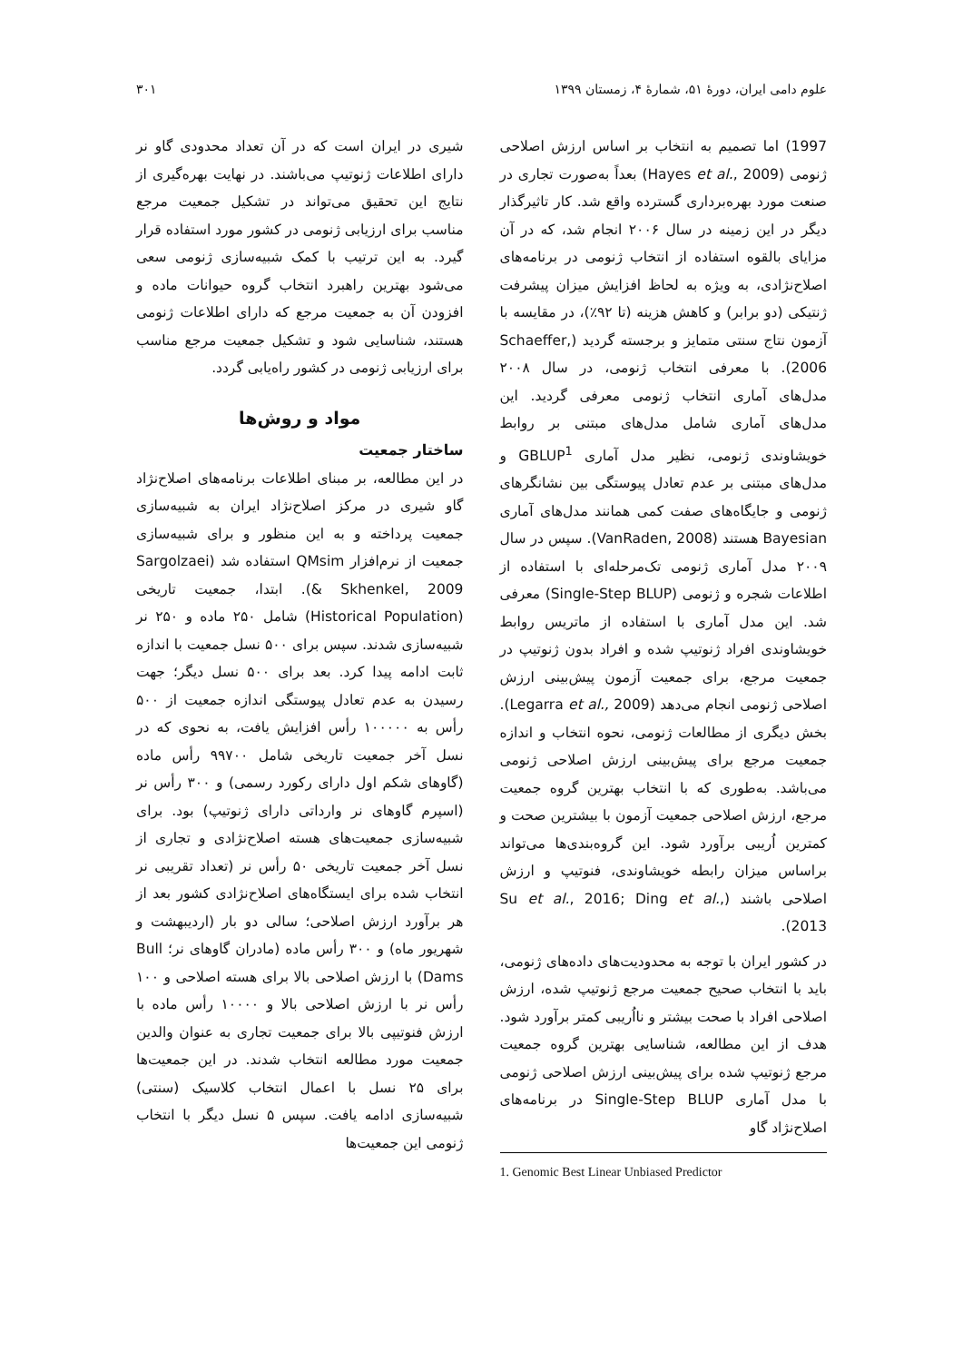علوم دامی ایران، دورهٔ ۵۱، شمارهٔ ۴، زمستان ۱۳۹۹ ۳۰۱
1997) اما تصمیم به انتخاب بر اساس ارزش اصلاحی ژنومی (Hayes et al., 2009) بعداً به‌صورت تجاری در صنعت مورد بهره‌برداری گسترده واقع شد. کار تاثیرگذار دیگر در این زمینه در سال ۲۰۰۶ انجام شد، که در آن مزایای بالقوه استفاده از انتخاب ژنومی در برنامه‌های اصلاح‌نژادی، به ویژه به لحاظ افزایش میزان پیشرفت ژنتیکی (دو برابر) و کاهش هزینه (تا ۹۲٪)، در مقایسه با آزمون نتاج سنتی متمایز و برجسته گردید (Schaeffer, 2006). با معرفی انتخاب ژنومی، در سال ۲۰۰۸ مدل‌های آماری انتخاب ژنومی معرفی گردید. این مدل‌های آماری شامل مدل‌های مبتنی بر روابط خویشاوندی ژنومی، نظیر مدل آماری GBLUP<sup>1</sup> و مدل‌های مبتنی بر عدم تعادل پیوستگی بین نشانگرهای ژنومی و جایگاه‌های صفت کمی همانند مدل‌های آماری Bayesian هستند (VanRaden, 2008). سپس در سال ۲۰۰۹ مدل آماری ژنومی تک‌مرحله‌ای با استفاده از اطلاعات شجره و ژنومی (Single-Step BLUP) معرفی شد. این مدل آماری با استفاده از ماتریس روابط خویشاوندی افراد ژنوتیپ شده و افراد بدون ژنوتیپ در جمعیت مرجع، برای جمعیت آزمون پیش‌بینی ارزش اصلاحی ژنومی انجام می‌دهد (Legarra et al., 2009). بخش دیگری از مطالعات ژنومی، نحوه انتخاب و اندازه جمعیت مرجع برای پیش‌بینی ارزش اصلاحی ژنومی می‌باشد. به‌طوری که با انتخاب بهترین گروه جمعیت مرجع، ارزش اصلاحی جمعیت آزمون با بیشترین صحت و کمترین اُریبی برآورد شود. این گروه‌بندی‌ها می‌تواند براساس میزان رابطه خویشاوندی، فنوتیپ و ارزش اصلاحی باشند (Su et al., 2016; Ding et al., 2013).
در کشور ایران با توجه به محدودیت‌های داده‌های ژنومی، باید با انتخاب صحیح جمعیت مرجع ژنوتیپ شده، ارزش اصلاحی افراد با صحت بیشتر و نااُریبی کمتر برآورد شود. هدف از این مطالعه، شناسایی بهترین گروه جمعیت مرجع ژنوتیپ شده برای پیش‌بینی ارزش اصلاحی ژنومی با مدل آماری Single-Step BLUP در برنامه‌های اصلاح‌نژاد گاو
1. Genomic Best Linear Unbiased Predictor
شیری در ایران است که در آن تعداد محدودی گاو نر دارای اطلاعات ژنوتیپ می‌باشند. در نهایت بهره‌گیری از نتایج این تحقیق می‌تواند در تشکیل جمعیت مرجع مناسب برای ارزیابی ژنومی در کشور مورد استفاده قرار گیرد. به این ترتیب با کمک شبیه‌سازی ژنومی سعی می‌شود بهترین راهبرد انتخاب گروه حیوانات ماده و افزودن آن به جمعیت مرجع که دارای اطلاعات ژنومی هستند، شناسایی شود و تشکیل جمعیت مرجع مناسب برای ارزیابی ژنومی در کشور راه‌یابی گردد.
مواد و روش‌ها
ساختار جمعیت
در این مطالعه، بر مبنای اطلاعات برنامه‌های اصلاح‌نژاد گاو شیری در مرکز اصلاح‌نژاد ایران به شبیه‌سازی جمعیت پرداخته و به این منظور و برای شبیه‌سازی جمعیت از نرم‌افزار QMsim استفاده شد (Sargolzaei & Skhenkel, 2009). ابتدا، جمعیت تاریخی (Historical Population) شامل ۲۵۰ ماده و ۲۵۰ نر شبیه‌سازی شدند. سپس برای ۵۰۰ نسل جمعیت با اندازه ثابت ادامه پیدا کرد. بعد برای ۵۰۰ نسل دیگر؛ جهت رسیدن به عدم تعادل پیوستگی اندازه جمعیت از ۵۰۰ رأس به ۱۰۰۰۰۰ رأس افزایش یافت، به نحوی که در نسل آخر جمعیت تاریخی شامل ۹۹۷۰۰ رأس ماده (گاوهای شکم اول دارای رکورد رسمی) و ۳۰۰ رأس نر (اسپرم گاوهای نر وارداتی دارای ژنوتیپ) بود. برای شبیه‌سازی جمعیت‌های هسته اصلاح‌نژادی و تجاری از نسل آخر جمعیت تاریخی ۵۰ رأس نر (تعداد تقریبی نر انتخاب شده برای ایستگاه‌های اصلاح‌نژادی کشور بعد از هر برآورد ارزش اصلاحی؛ سالی دو بار (اردیبهشت و شهریور ماه) و ۳۰۰ رأس ماده (مادران گاوهای نر؛ Bull Dams) با ارزش اصلاحی بالا برای هسته اصلاحی و ۱۰۰ رأس نر با ارزش اصلاحی بالا و ۱۰۰۰۰ رأس ماده با ارزش فنوتیپی بالا برای جمعیت تجاری به عنوان والدین جمعیت مورد مطالعه انتخاب شدند. در این جمعیت‌ها برای ۲۵ نسل با اعمال انتخاب کلاسیک (سنتی) شبیه‌سازی ادامه یافت. سپس ۵ نسل دیگر با انتخاب ژنومی این جمعیت‌ها